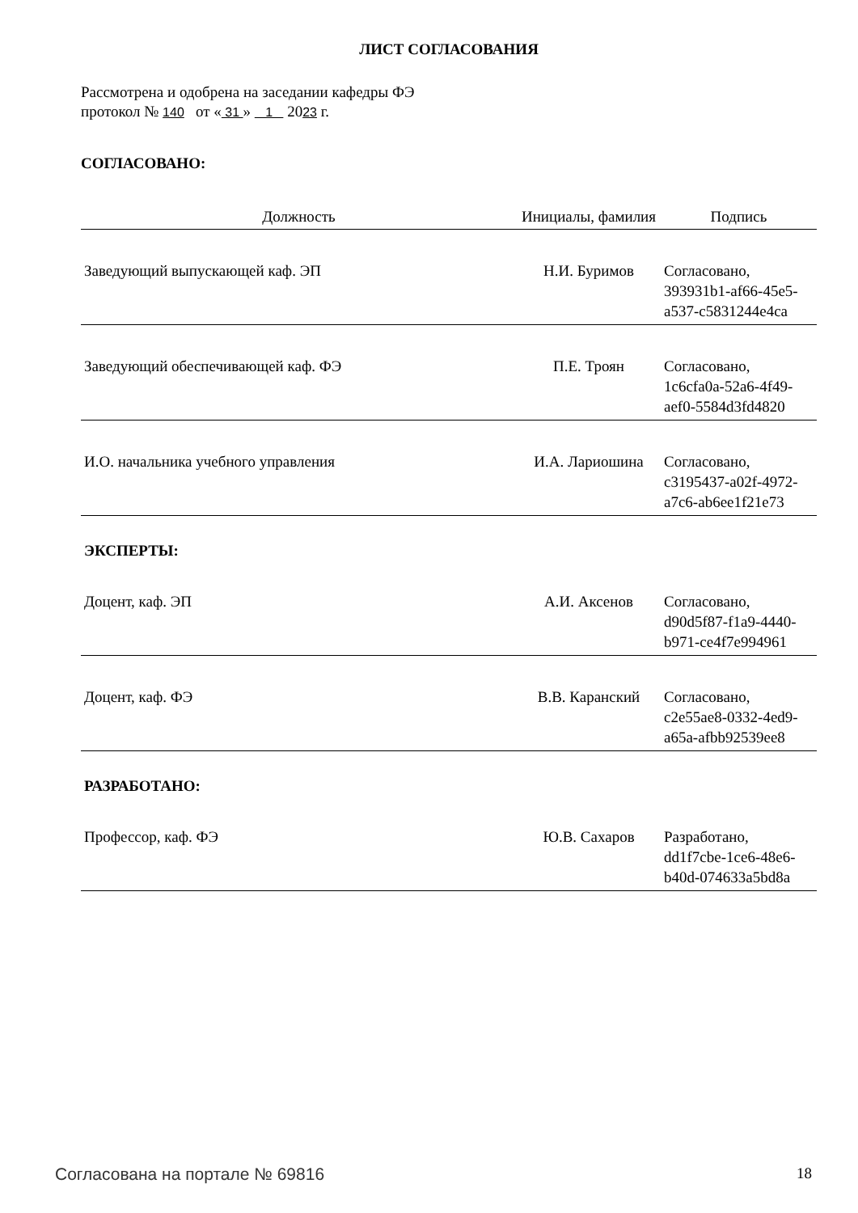ЛИСТ СОГЛАСОВАНИЯ
Рассмотрена и одобрена на заседании кафедры ФЭ
протокол № 140 от « 31 » 1 2023 г.
СОГЛАСОВАНО:
| Должность | Инициалы, фамилия | Подпись |
| --- | --- | --- |
| Заведующий выпускающей каф. ЭП | Н.И. Буримов | Согласовано, 393931b1-af66-45e5-a537-c5831244e4ca |
| Заведующий обеспечивающей каф. ФЭ | П.Е. Троян | Согласовано, 1c6cfa0a-52a6-4f49-aef0-5584d3fd4820 |
| И.О. начальника учебного управления | И.А. Лариошина | Согласовано, c3195437-a02f-4972-a7c6-ab6ee1f21e73 |
| ЭКСПЕРТЫ: | | |
| Доцент, каф. ЭП | А.И. Аксенов | Согласовано, d90d5f87-f1a9-4440-b971-ce4f7e994961 |
| Доцент, каф. ФЭ | В.В. Каранский | Согласовано, c2e55ae8-0332-4ed9-a65a-afbb92539ee8 |
| РАЗРАБОТАНО: | | |
| Профессор, каф. ФЭ | Ю.В. Сахаров | Разработано, dd1f7cbe-1ce6-48e6-b40d-074633a5bd8a |
Согласована на портале № 69816 18